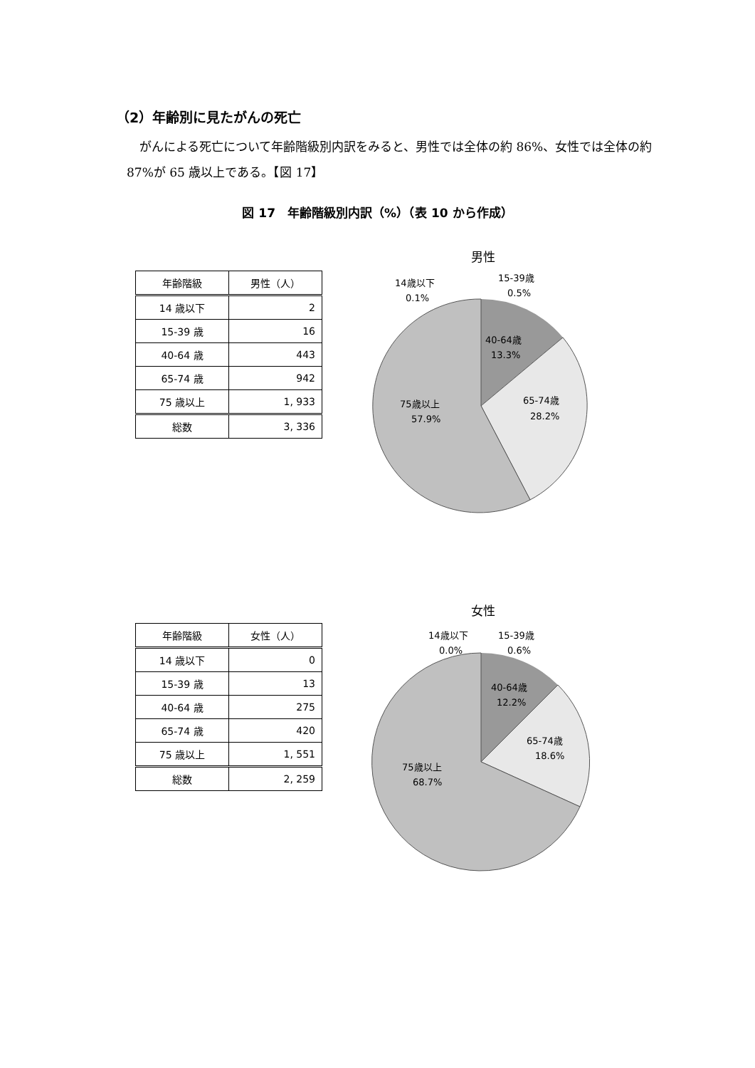（2）年齢別に見たがんの死亡
がんによる死亡について年齢階級別内訳をみると、男性では全体の約 86%、女性では全体の約 87%が 65 歳以上である。【図 17】
図 17　年齢階級別内訳（%）（表 10 から作成）
| 年齢階級 | 男性（人） |
| --- | --- |
| 14 歳以下 | 2 |
| 15-39 歳 | 16 |
| 40-64 歳 | 443 |
| 65-74 歳 | 942 |
| 75 歳以上 | 1, 933 |
| 総数 | 3, 336 |
男性
14歳以下
0.1%
15-39歳
0.5%
40-64歳
13.3%
65-74歳
28.2%
75歳以上
57.9%
| 年齢階級 | 女性（人） |
| --- | --- |
| 14 歳以下 | 0 |
| 15-39 歳 | 13 |
| 40-64 歳 | 275 |
| 65-74 歳 | 420 |
| 75 歳以上 | 1, 551 |
| 総数 | 2, 259 |
女性
14歳以下
0.0%
15-39歳
0.6%
40-64歳
12.2%
65-74歳
18.6%
75歳以上
68.7%